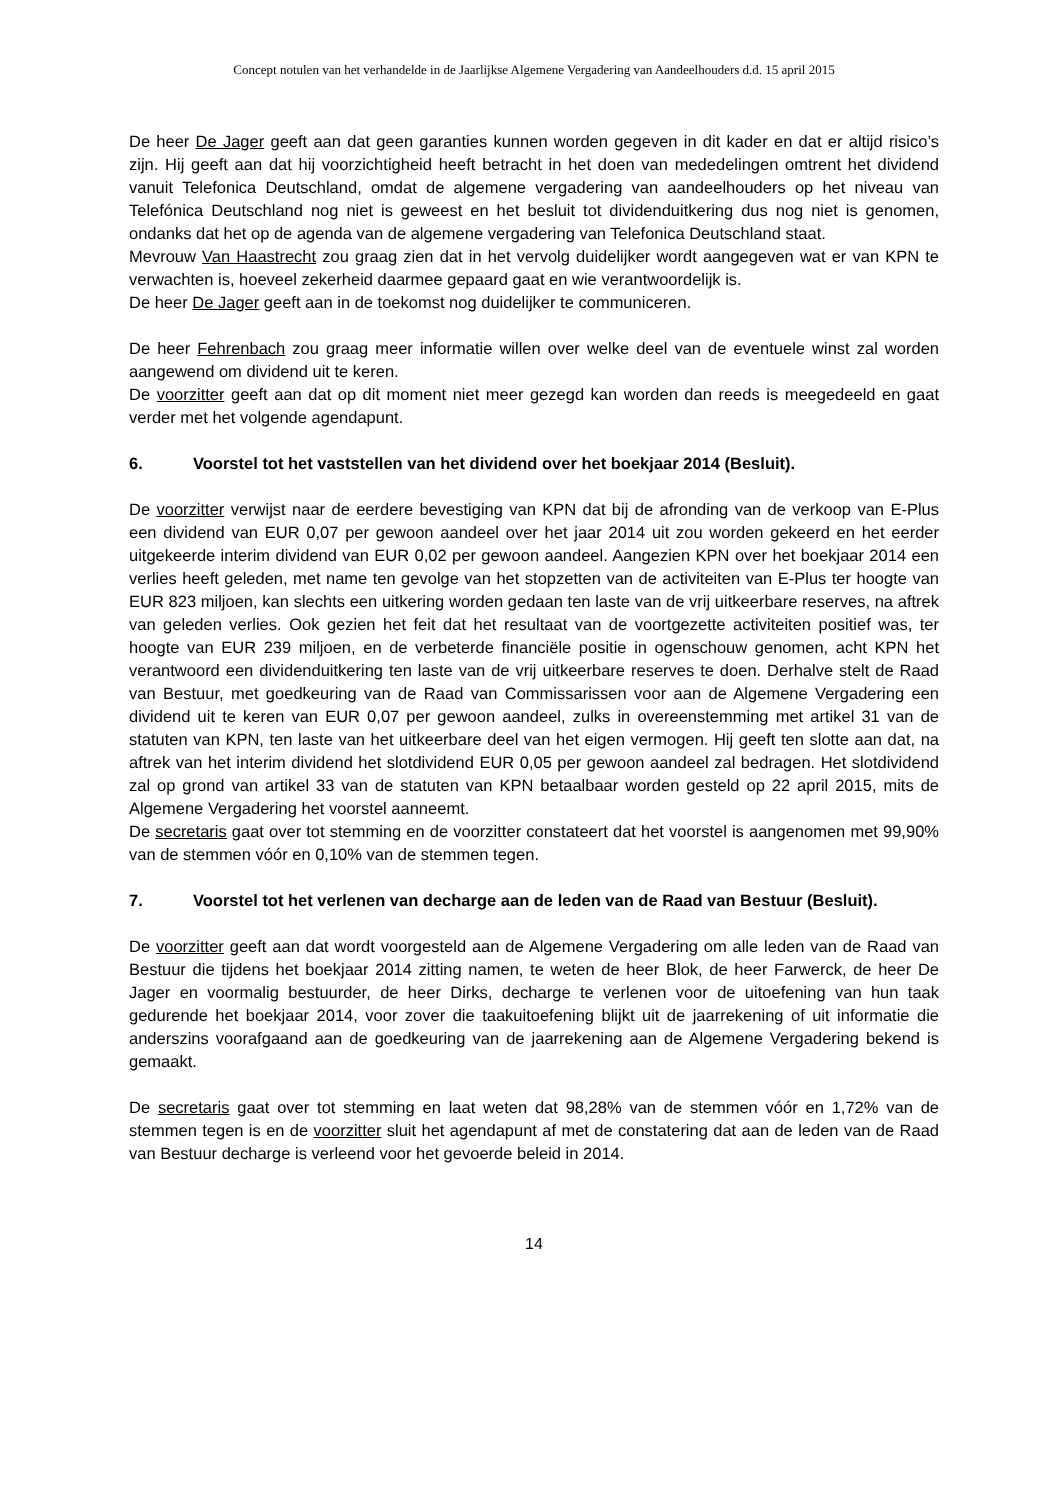Concept notulen van het verhandelde in de Jaarlijkse Algemene Vergadering van Aandeelhouders d.d. 15 april 2015
De heer De Jager geeft aan dat geen garanties kunnen worden gegeven in dit kader en dat er altijd risico’s zijn. Hij geeft aan dat hij voorzichtigheid heeft betracht in het doen van mededelingen omtrent het dividend vanuit Telefonica Deutschland, omdat de algemene vergadering van aandeelhouders op het niveau van Telefónica Deutschland nog niet is geweest en het besluit tot dividenduitkering dus nog niet is genomen, ondanks dat het op de agenda van de algemene vergadering van Telefonica Deutschland staat.
Mevrouw Van Haastrecht zou graag zien dat in het vervolg duidelijker wordt aangegeven wat er van KPN te verwachten is, hoeveel zekerheid daarmee gepaard gaat en wie verantwoordelijk is.
De heer De Jager geeft aan in de toekomst nog duidelijker te communiceren.
De heer Fehrenbach zou graag meer informatie willen over welke deel van de eventuele winst zal worden aangewend om dividend uit te keren.
De voorzitter geeft aan dat op dit moment niet meer gezegd kan worden dan reeds is meegedeeld en gaat verder met het volgende agendapunt.
6. Voorstel tot het vaststellen van het dividend over het boekjaar 2014 (Besluit).
De voorzitter verwijst naar de eerdere bevestiging van KPN dat bij de afronding van de verkoop van E-Plus een dividend van EUR 0,07 per gewoon aandeel over het jaar 2014 uit zou worden gekeerd en het eerder uitgekeerde interim dividend van EUR 0,02 per gewoon aandeel. Aangezien KPN over het boekjaar 2014 een verlies heeft geleden, met name ten gevolge van het stopzetten van de activiteiten van E-Plus ter hoogte van EUR 823 miljoen, kan slechts een uitkering worden gedaan ten laste van de vrij uitkeerbare reserves, na aftrek van geleden verlies. Ook gezien het feit dat het resultaat van de voortgezette activiteiten positief was, ter hoogte van EUR 239 miljoen, en de verbeterde financiële positie in ogenschouw genomen, acht KPN het verantwoord een dividenduitkering ten laste van de vrij uitkeerbare reserves te doen. Derhalve stelt de Raad van Bestuur, met goedkeuring van de Raad van Commissarissen voor aan de Algemene Vergadering een dividend uit te keren van EUR 0,07 per gewoon aandeel, zulks in overeenstemming met artikel 31 van de statuten van KPN, ten laste van het uitkeerbare deel van het eigen vermogen. Hij geeft ten slotte aan dat, na aftrek van het interim dividend het slotdividend EUR 0,05 per gewoon aandeel zal bedragen. Het slotdividend zal op grond van artikel 33 van de statuten van KPN betaalbaar worden gesteld op 22 april 2015, mits de Algemene Vergadering het voorstel aanneemt.
De secretaris gaat over tot stemming en de voorzitter constateert dat het voorstel is aangenomen met 99,90% van de stemmen vóór en 0,10% van de stemmen tegen.
7. Voorstel tot het verlenen van decharge aan de leden van de Raad van Bestuur (Besluit).
De voorzitter geeft aan dat wordt voorgesteld aan de Algemene Vergadering om alle leden van de Raad van Bestuur die tijdens het boekjaar 2014 zitting namen, te weten de heer Blok, de heer Farwerck, de heer De Jager en voormalig bestuurder, de heer Dirks, decharge te verlenen voor de uitoefening van hun taak gedurende het boekjaar 2014, voor zover die taakuitoefening blijkt uit de jaarrekening of uit informatie die anderszins voorafgaand aan de goedkeuring van de jaarrekening aan de Algemene Vergadering bekend is gemaakt.
De secretaris gaat over tot stemming en laat weten dat 98,28% van de stemmen vóór en 1,72% van de stemmen tegen is en de voorzitter sluit het agendapunt af met de constatering dat aan de leden van de Raad van Bestuur decharge is verleend voor het gevoerde beleid in 2014.
14